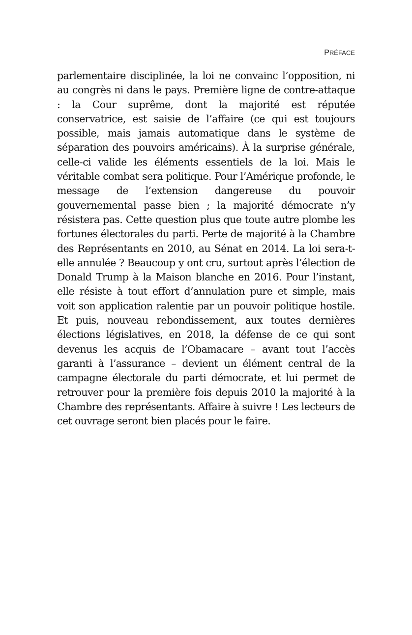PRÉFACE
parlementaire disciplinée, la loi ne convainc l’opposition, ni au congrès ni dans le pays. Première ligne de contre-attaque : la Cour suprême, dont la majorité est réputée conservatrice, est saisie de l’affaire (ce qui est toujours possible, mais jamais automatique dans le système de séparation des pouvoirs américains). À la surprise générale, celle-ci valide les éléments essentiels de la loi. Mais le véritable combat sera politique. Pour l’Amérique profonde, le message de l’extension dangereuse du pouvoir gouvernemental passe bien ; la majorité démocrate n’y résistera pas. Cette question plus que toute autre plombe les fortunes électorales du parti. Perte de majorité à la Chambre des Représentants en 2010, au Sénat en 2014. La loi sera-t-elle annulée ? Beaucoup y ont cru, surtout après l’élection de Donald Trump à la Maison blanche en 2016. Pour l’instant, elle résiste à tout effort d’annulation pure et simple, mais voit son application ralentie par un pouvoir politique hostile. Et puis, nouveau rebondissement, aux toutes dernières élections législatives, en 2018, la défense de ce qui sont devenus les acquis de l’Obamacare – avant tout l’accès garanti à l’assurance – devient un élément central de la campagne électorale du parti démocrate, et lui permet de retrouver pour la première fois depuis 2010 la majorité à la Chambre des représentants. Affaire à suivre ! Les lecteurs de cet ouvrage seront bien placés pour le faire.